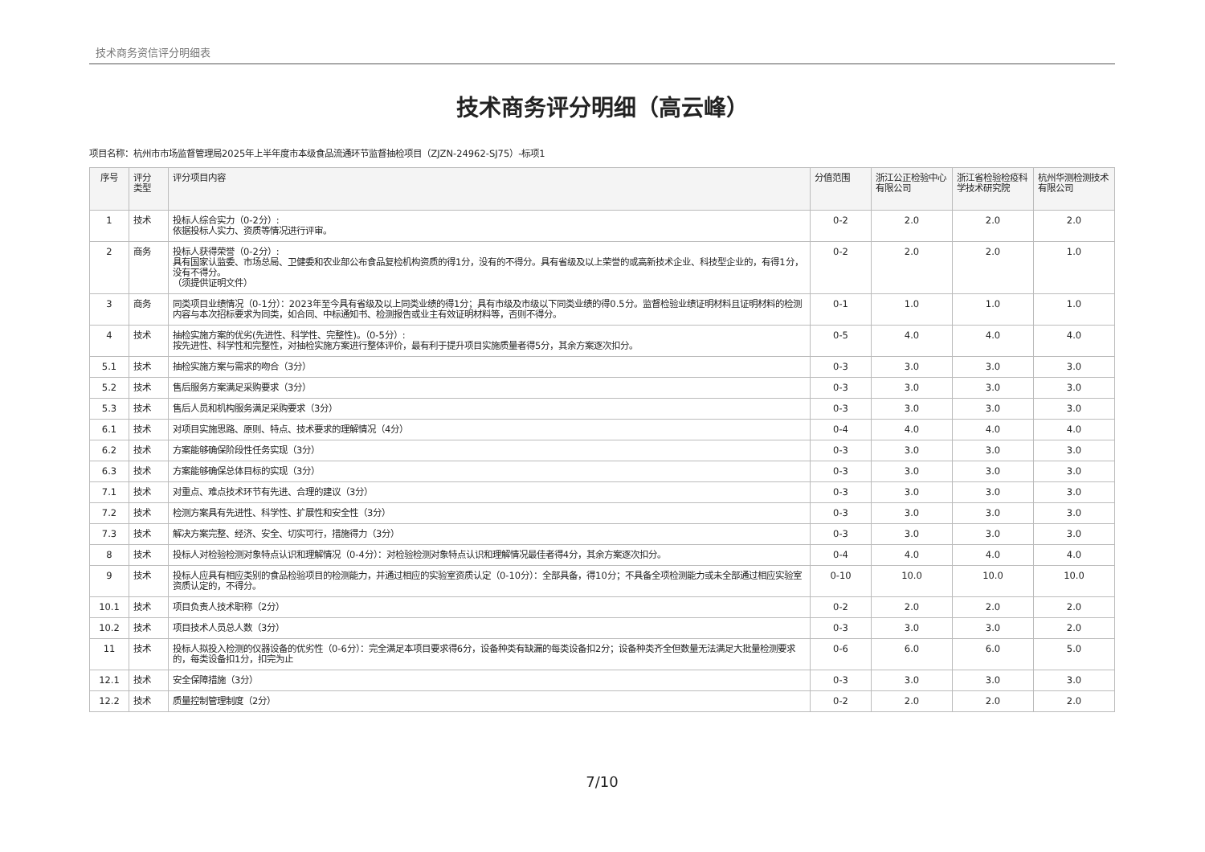技术商务资信评分明细表
技术商务评分明细（高云峰）
项目名称：杭州市市场监督管理局2025年上半年度市本级食品流通环节监督抽检项目（ZJZN-24962-SJ75）-标项1
| 序号 | 评分 类型 | 评分项目内容 | 分值范围 | 浙江公正检验中心有限公司 | 浙江省检验检疫科学技术研究院 | 杭州华测检测技术有限公司 |
| --- | --- | --- | --- | --- | --- | --- |
| 1 | 技术 | 投标人综合实力（0-2分）: 依据投标人实力、资质等情况进行评审。 | 0-2 | 2.0 | 2.0 | 2.0 |
| 2 | 商务 | 投标人获得荣誉（0-2分）: 具有国家认监委、市场总局、卫健委和农业部公布食品复检机构资质的得1分，没有的不得分。具有省级及以上荣誉的或高新技术企业、科技型企业的，有得1分，没有不得分。 （须提供证明文件） | 0-2 | 2.0 | 2.0 | 1.0 |
| 3 | 商务 | 同类项目业绩情况（0-1分）：2023年至今具有省级及以上同类业绩的得1分；具有市级及市级以下同类业绩的得0.5分。监督检验业绩证明材料且证明材料的检测内容与本次招标要求为同类，如合同、中标通知书、检测报告或业主有效证明材料等，否则不得分。 | 0-1 | 1.0 | 1.0 | 1.0 |
| 4 | 技术 | 抽检实施方案的优劣(先进性、科学性、完整性)。（0-5分）: 按先进性、科学性和完整性，对抽检实施方案进行整体评价，最有利于提升项目实施质量者得5分，其余方案逐次扣分。 | 0-5 | 4.0 | 4.0 | 4.0 |
| 5.1 | 技术 | 抽检实施方案与需求的吻合（3分） | 0-3 | 3.0 | 3.0 | 3.0 |
| 5.2 | 技术 | 售后服务方案满足采购要求（3分） | 0-3 | 3.0 | 3.0 | 3.0 |
| 5.3 | 技术 | 售后人员和机构服务满足采购要求（3分） | 0-3 | 3.0 | 3.0 | 3.0 |
| 6.1 | 技术 | 对项目实施思路、原则、特点、技术要求的理解情况（4分） | 0-4 | 4.0 | 4.0 | 4.0 |
| 6.2 | 技术 | 方案能够确保阶段性任务实现（3分） | 0-3 | 3.0 | 3.0 | 3.0 |
| 6.3 | 技术 | 方案能够确保总体目标的实现（3分） | 0-3 | 3.0 | 3.0 | 3.0 |
| 7.1 | 技术 | 对重点、难点技术环节有先进、合理的建议（3分） | 0-3 | 3.0 | 3.0 | 3.0 |
| 7.2 | 技术 | 检测方案具有先进性、科学性、扩展性和安全性（3分） | 0-3 | 3.0 | 3.0 | 3.0 |
| 7.3 | 技术 | 解决方案完整、经济、安全、切实可行，措施得力（3分） | 0-3 | 3.0 | 3.0 | 3.0 |
| 8 | 技术 | 投标人对检验检测对象特点认识和理解情况（0-4分）：对检验检测对象特点认识和理解情况最佳者得4分，其余方案逐次扣分。 | 0-4 | 4.0 | 4.0 | 4.0 |
| 9 | 技术 | 投标人应具有相应类别的食品检验项目的检测能力，并通过相应的实验室资质认定（0-10分）：全部具备，得10分；不具备全项检测能力或未全部通过相应实验室资质认定的，不得分。 | 0-10 | 10.0 | 10.0 | 10.0 |
| 10.1 | 技术 | 项目负责人技术职称（2分） | 0-2 | 2.0 | 2.0 | 2.0 |
| 10.2 | 技术 | 项目技术人员总人数（3分） | 0-3 | 3.0 | 3.0 | 2.0 |
| 11 | 技术 | 投标人拟投入检测的仪器设备的优劣性（0-6分）：完全满足本项目要求得6分，设备种类有缺漏的每类设备扣2分；设备种类齐全但数量无法满足大批量检测要求的，每类设备扣1分，扣完为止 | 0-6 | 6.0 | 6.0 | 5.0 |
| 12.1 | 技术 | 安全保障措施（3分） | 0-3 | 3.0 | 3.0 | 3.0 |
| 12.2 | 技术 | 质量控制管理制度（2分） | 0-2 | 2.0 | 2.0 | 2.0 |
7/10